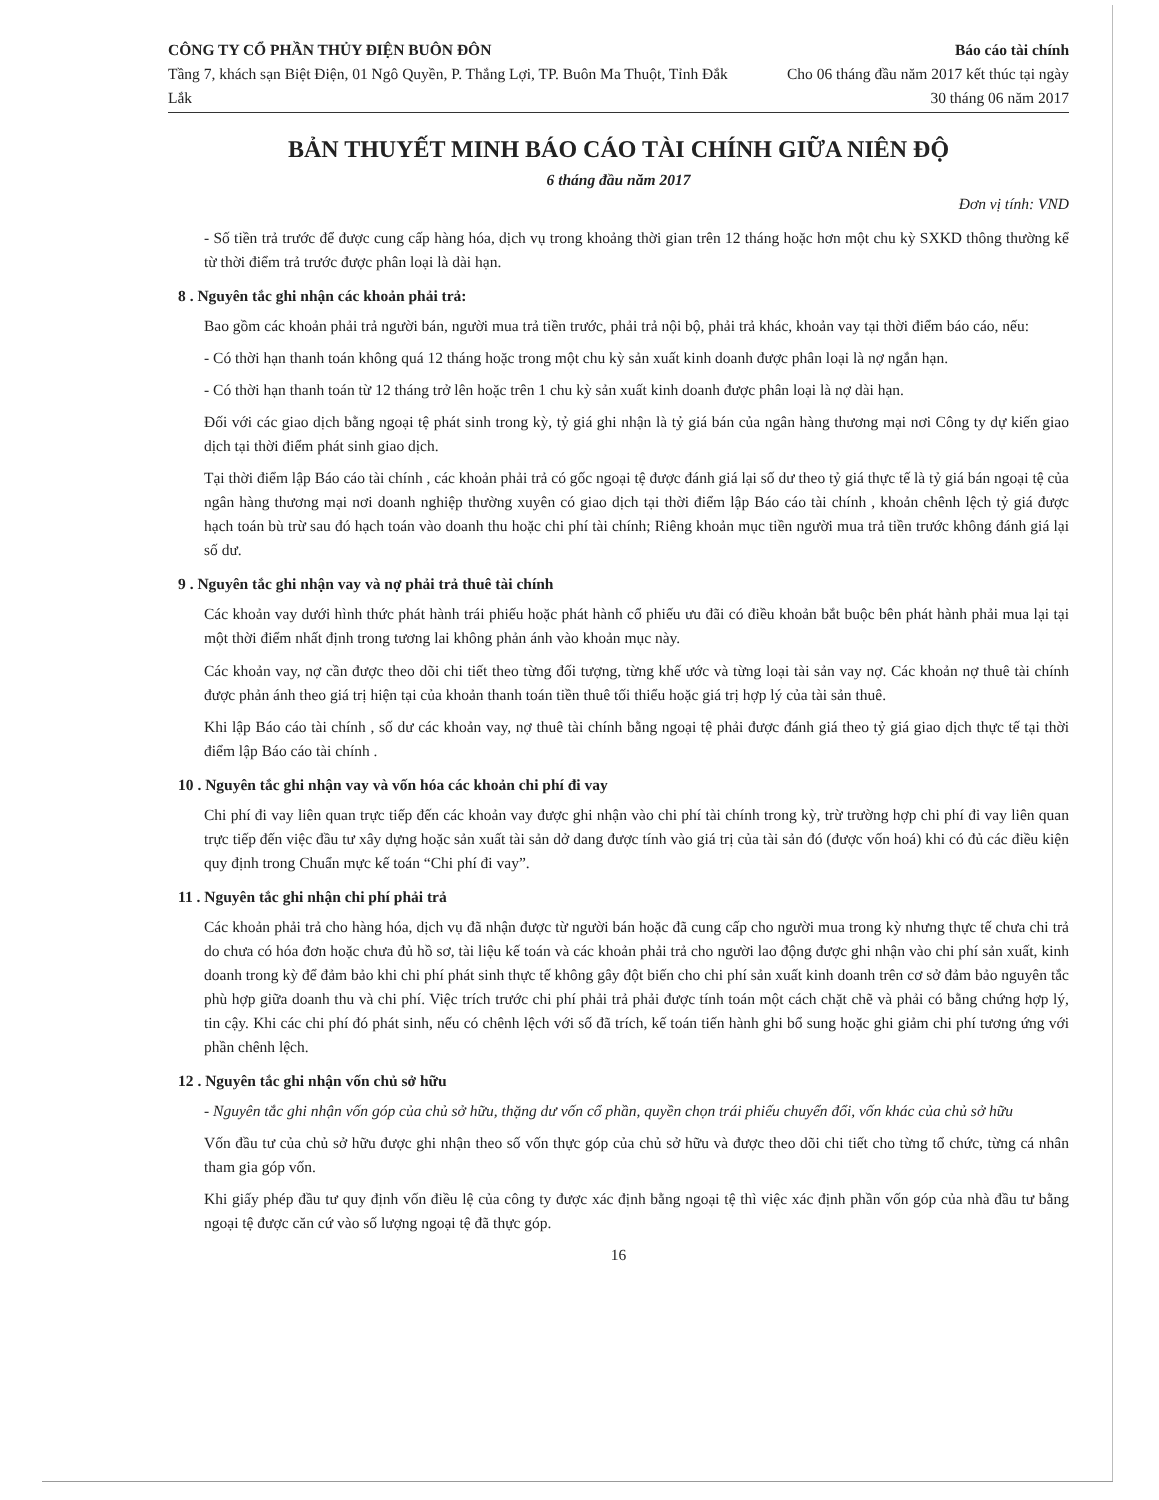CÔNG TY CỔ PHẦN THỦY ĐIỆN BUÔN ĐÔN
Tầng 7, khách sạn Biệt Điện, 01 Ngô Quyền, P. Thắng Lợi, TP. Buôn Ma Thuột, Tỉnh Đắk Lắk
Báo cáo tài chính
Cho 06 tháng đầu năm 2017 kết thúc tại ngày 30 tháng 06 năm 2017
BẢN THUYẾT MINH BÁO CÁO TÀI CHÍNH GIỮA NIÊN ĐỘ
6 tháng đầu năm 2017
Đơn vị tính: VND
- Số tiền trả trước để được cung cấp hàng hóa, dịch vụ trong khoảng thời gian trên 12 tháng hoặc hơn một chu kỳ SXKD thông thường kể từ thời điểm trả trước được phân loại là dài hạn.
8 . Nguyên tắc ghi nhận các khoản phải trả:
Bao gồm các khoản phải trả người bán, người mua trả tiền trước, phải trả nội bộ, phải trả khác, khoản vay tại thời điểm báo cáo, nếu:
- Có thời hạn thanh toán không quá 12 tháng hoặc trong một chu kỳ sản xuất kinh doanh được phân loại là nợ ngắn hạn.
- Có thời hạn thanh toán từ 12 tháng trở lên hoặc trên 1 chu kỳ sản xuất kinh doanh được phân loại là nợ dài hạn.
Đối với các giao dịch bằng ngoại tệ phát sinh trong kỳ, tỷ giá ghi nhận là tỷ giá bán của ngân hàng thương mại nơi Công ty dự kiến giao dịch tại thời điểm phát sinh giao dịch.
Tại thời điểm lập Báo cáo tài chính , các khoản phải trả có gốc ngoại tệ được đánh giá lại số dư theo tỷ giá thực tế là tỷ giá bán ngoại tệ của ngân hàng thương mại nơi doanh nghiệp thường xuyên có giao dịch tại thời điểm lập Báo cáo tài chính , khoản chênh lệch tỷ giá được hạch toán bù trừ sau đó hạch toán vào doanh thu hoặc chi phí tài chính; Riêng khoản mục tiền người mua trả tiền trước không đánh giá lại số dư.
9 . Nguyên tắc ghi nhận vay và nợ phải trả thuê tài chính
Các khoản vay dưới hình thức phát hành trái phiếu hoặc phát hành cổ phiếu ưu đãi có điều khoản bắt buộc bên phát hành phải mua lại tại một thời điểm nhất định trong tương lai không phản ánh vào khoản mục này.
Các khoản vay, nợ cần được theo dõi chi tiết theo từng đối tượng, từng khế ước và từng loại tài sản vay nợ. Các khoản nợ thuê tài chính được phản ánh theo giá trị hiện tại của khoản thanh toán tiền thuê tối thiểu hoặc giá trị hợp lý của tài sản thuê.
Khi lập Báo cáo tài chính , số dư các khoản vay, nợ thuê tài chính bằng ngoại tệ phải được đánh giá theo tỷ giá giao dịch thực tế tại thời điểm lập Báo cáo tài chính .
10 . Nguyên tắc ghi nhận vay và vốn hóa các khoản chi phí đi vay
Chi phí đi vay liên quan trực tiếp đến các khoản vay được ghi nhận vào chi phí tài chính trong kỳ, trừ trường hợp chi phí đi vay liên quan trực tiếp đến việc đầu tư xây dựng hoặc sản xuất tài sản dở dang được tính vào giá trị của tài sản đó (được vốn hoá) khi có đủ các điều kiện quy định trong Chuẩn mực kế toán “Chi phí đi vay”.
11 . Nguyên tắc ghi nhận chi phí phải trả
Các khoản phải trả cho hàng hóa, dịch vụ đã nhận được từ người bán hoặc đã cung cấp cho người mua trong kỳ nhưng thực tế chưa chi trả do chưa có hóa đơn hoặc chưa đủ hồ sơ, tài liệu kế toán và các khoản phải trả cho người lao động được ghi nhận vào chi phí sản xuất, kinh doanh trong kỳ để đảm bảo khi chi phí phát sinh thực tế không gây đột biến cho chi phí sản xuất kinh doanh trên cơ sở đảm bảo nguyên tắc phù hợp giữa doanh thu và chi phí. Việc trích trước chi phí phải trả phải được tính toán một cách chặt chẽ và phải có bằng chứng hợp lý, tin cậy. Khi các chi phí đó phát sinh, nếu có chênh lệch với số đã trích, kế toán tiến hành ghi bổ sung hoặc ghi giảm chi phí tương ứng với phần chênh lệch.
12 . Nguyên tắc ghi nhận vốn chủ sở hữu
- Nguyên tắc ghi nhận vốn góp của chủ sở hữu, thặng dư vốn cổ phần, quyền chọn trái phiếu chuyển đổi, vốn khác của chủ sở hữu
Vốn đầu tư của chủ sở hữu được ghi nhận theo số vốn thực góp của chủ sở hữu và được theo dõi chi tiết cho từng tổ chức, từng cá nhân tham gia góp vốn.
Khi giấy phép đầu tư quy định vốn điều lệ của công ty được xác định bằng ngoại tệ thì việc xác định phần vốn góp của nhà đầu tư bằng ngoại tệ được căn cứ vào số lượng ngoại tệ đã thực góp.
16